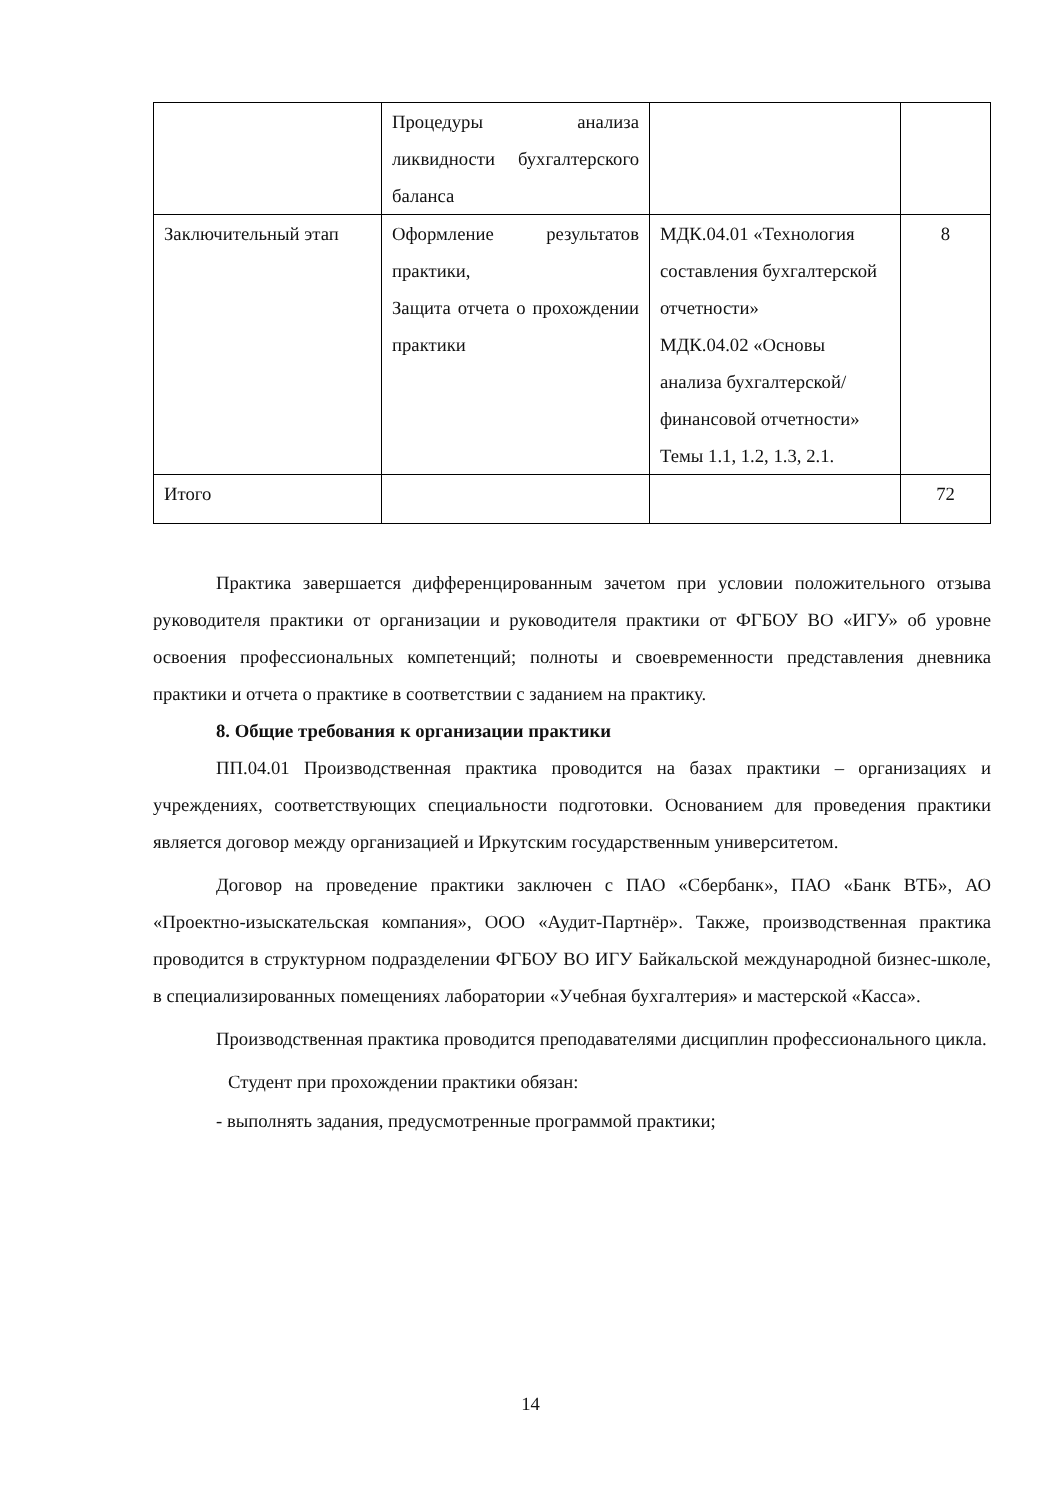| | Процедуры анализа ликвидности бухгалтерского баланса | | |
| Заключительный этап | Оформление результатов практики, Защита отчета о прохождении практики | МДК.04.01 «Технология составления бухгалтерской отчетности» МДК.04.02 «Основы анализа бухгалтерской/финансовой отчетности» Темы 1.1, 1.2, 1.3, 2.1. | 8 |
| Итого | | | 72 |
Практика завершается дифференцированным зачетом при условии положительного отзыва руководителя практики от организации и руководителя практики от ФГБОУ ВО «ИГУ» об уровне освоения профессиональных компетенций; полноты и своевременности представления дневника практики и отчета о практике в соответствии с заданием на практику.
8. Общие требования к организации практики
ПП.04.01 Производственная практика проводится на базах практики – организациях и учреждениях, соответствующих специальности подготовки. Основанием для проведения практики является договор между организацией и Иркутским государственным университетом.
Договор на проведение практики заключен с ПАО «Сбербанк», ПАО «Банк ВТБ», АО «Проектно-изыскательская компания», ООО «Аудит-Партнёр». Также, производственная практика проводится в структурном подразделении ФГБОУ ВО ИГУ Байкальской международной бизнес-школе, в специализированных помещениях лаборатории «Учебная бухгалтерия» и мастерской «Касса».
Производственная практика проводится преподавателями дисциплин профессионального цикла.
Студент при прохождении практики обязан:
- выполнять задания, предусмотренные программой практики;
14